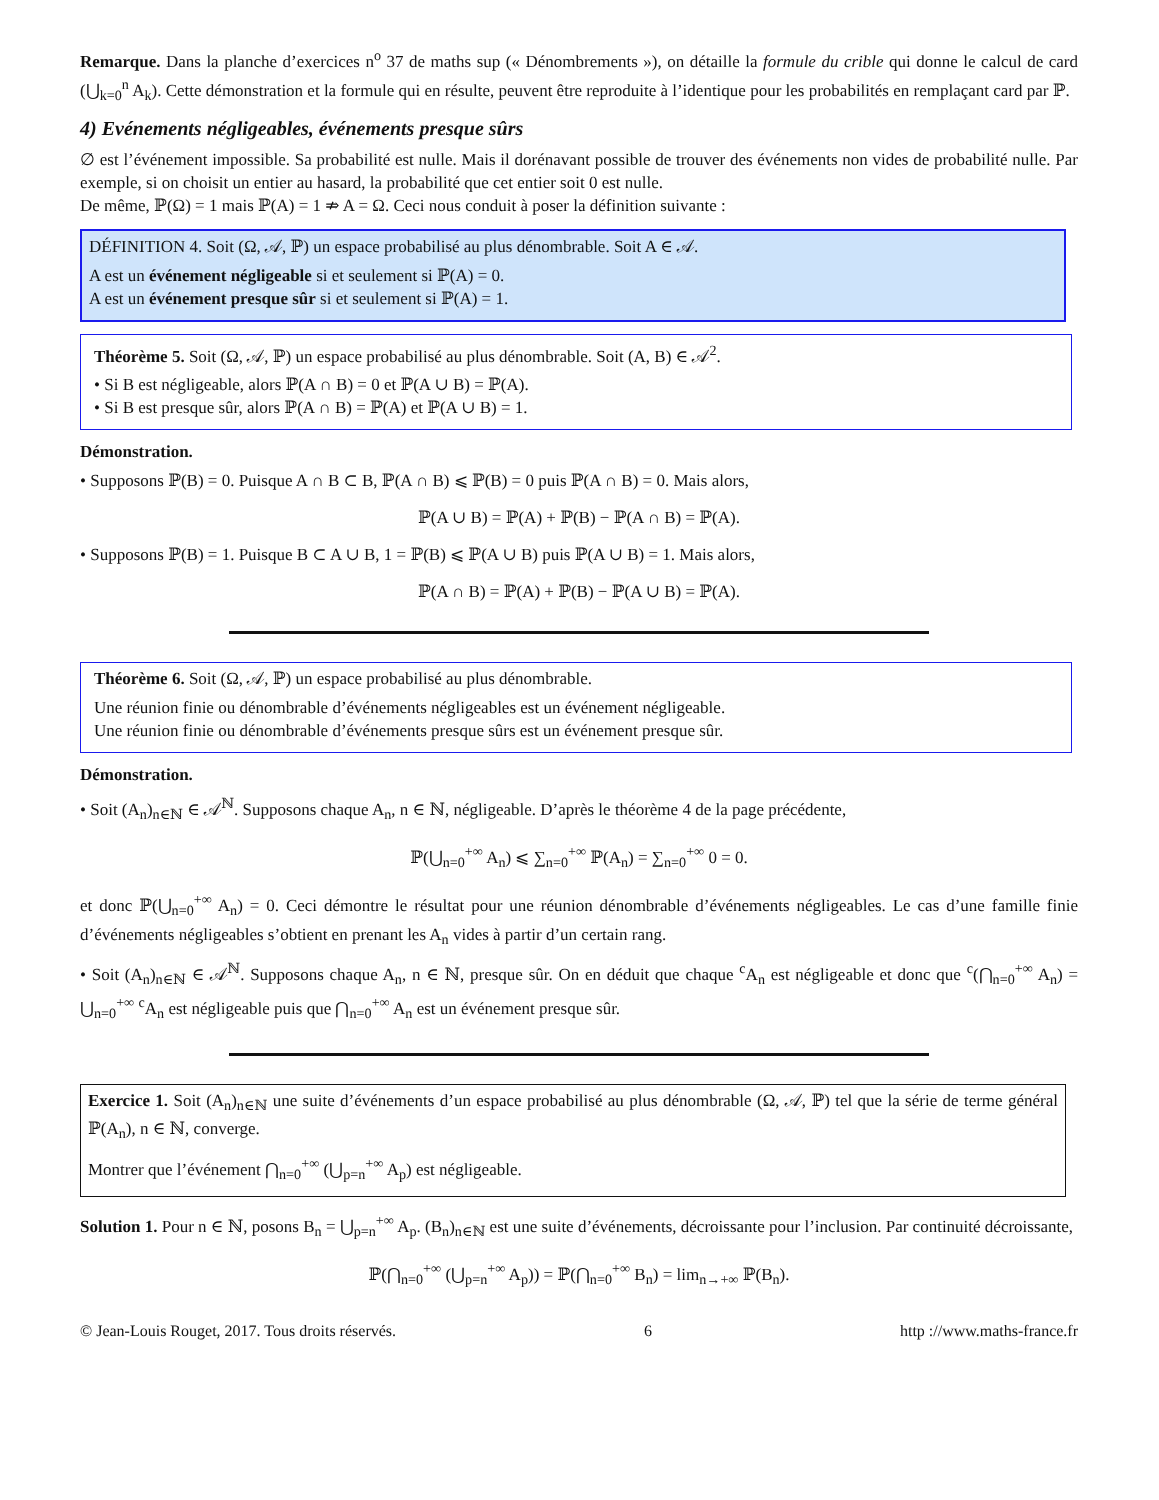Remarque. Dans la planche d’exercices n<sup>o</sup> 37 de maths sup (« Dénombrements »), on détaille la formule du crible qui donne le calcul de card (⋃<sub>k=0</sub><sup>n</sup> A<sub>k</sub>). Cette démonstration et la formule qui en résulte, peuvent être reproduite à l’identique pour les probabilités en remplaçant card par ℙ.
4) Evénements négligeables, événements presque sûrs
∅ est l’événement impossible. Sa probabilité est nulle. Mais il dorénavant possible de trouver des événements non vides de probabilité nulle. Par exemple, si on choisit un entier au hasard, la probabilité que cet entier soit 0 est nulle.
De même, ℙ(Ω) = 1 mais ℙ(A) = 1 ⇏ A = Ω. Ceci nous conduit à poser la définition suivante :
DÉFINITION 4. Soit (Ω, 𝒜, ℙ) un espace probabilisé au plus dénombrable. Soit A ∈ 𝒜.
A est un événement négligeable si et seulement si ℙ(A) = 0.
A est un événement presque sûr si et seulement si ℙ(A) = 1.
Théorème 5. Soit (Ω, 𝒜, ℙ) un espace probabilisé au plus dénombrable. Soit (A, B) ∈ 𝒜<sup>2</sup>.
• Si B est négligeable, alors ℙ(A ∩ B) = 0 et ℙ(A ∪ B) = ℙ(A).
• Si B est presque sûr, alors ℙ(A ∩ B) = ℙ(A) et ℙ(A ∪ B) = 1.
Démonstration.
• Supposons ℙ(B) = 0. Puisque A ∩ B ⊂ B, ℙ(A ∩ B) ⩽ ℙ(B) = 0 puis ℙ(A ∩ B) = 0. Mais alors,
ℙ(A ∪ B) = ℙ(A) + ℙ(B) − ℙ(A ∩ B) = ℙ(A).
• Supposons ℙ(B) = 1. Puisque B ⊂ A ∪ B, 1 = ℙ(B) ⩽ ℙ(A ∪ B) puis ℙ(A ∪ B) = 1. Mais alors,
ℙ(A ∩ B) = ℙ(A) + ℙ(B) − ℙ(A ∪ B) = ℙ(A).
Théorème 6. Soit (Ω, 𝒜, ℙ) un espace probabilisé au plus dénombrable.
Une réunion finie ou dénombrable d’événements négligeables est un événement négligeable.
Une réunion finie ou dénombrable d’événements presque sûrs est un événement presque sûr.
Démonstration.
• Soit (A<sub>n</sub>)<sub>n∈ℕ</sub> ∈ 𝒜<sup>ℕ</sup>. Supposons chaque A<sub>n</sub>, n ∈ ℕ, négligeable. D’après le théorème 4 de la page précédente,
ℙ(⋃<sub>n=0</sub><sup>+∞</sup> A<sub>n</sub>) ⩽ ∑<sub>n=0</sub><sup>+∞</sup> ℙ(A<sub>n</sub>) = ∑<sub>n=0</sub><sup>+∞</sup> 0 = 0.
et donc ℙ(⋃<sub>n=0</sub><sup>+∞</sup> A<sub>n</sub>) = 0. Ceci démontre le résultat pour une réunion dénombrable d’événements négligeables. Le cas d’une famille finie d’événements négligeables s’obtient en prenant les A<sub>n</sub> vides à partir d’un certain rang.
• Soit (A<sub>n</sub>)<sub>n∈ℕ</sub> ∈ 𝒜<sup>ℕ</sup>. Supposons chaque A<sub>n</sub>, n ∈ ℕ, presque sûr. On en déduit que chaque <sup>c</sup>A<sub>n</sub> est négligeable et donc que <sup>c</sup>(⋂<sub>n=0</sub><sup>+∞</sup> A<sub>n</sub>) = ⋃<sub>n=0</sub><sup>+∞</sup> <sup>c</sup>A<sub>n</sub> est négligeable puis que ⋂<sub>n=0</sub><sup>+∞</sup> A<sub>n</sub> est un événement presque sûr.
Exercice 1. Soit (A<sub>n</sub>)<sub>n∈ℕ</sub> une suite d’événements d’un espace probabilisé au plus dénombrable (Ω, 𝒜, ℙ) tel que la série de terme général ℙ(A<sub>n</sub>), n ∈ ℕ, converge.
Montrer que l’événement ⋂<sub>n=0</sub><sup>+∞</sup> (⋃<sub>p=n</sub><sup>+∞</sup> A<sub>p</sub>) est négligeable.
Solution 1. Pour n ∈ ℕ, posons B<sub>n</sub> = ⋃<sub>p=n</sub><sup>+∞</sup> A<sub>p</sub>. (B<sub>n</sub>)<sub>n∈ℕ</sub> est une suite d’événements, décroissante pour l’inclusion. Par continuité décroissante,
ℙ(⋂<sub>n=0</sub><sup>+∞</sup> (⋃<sub>p=n</sub><sup>+∞</sup> A<sub>p</sub>)) = ℙ(⋂<sub>n=0</sub><sup>+∞</sup> B<sub>n</sub>) = lim<sub>n→+∞</sub> ℙ(B<sub>n</sub>).
© Jean-Louis Rouget, 2017. Tous droits réservés. 6 http ://www.maths-france.fr